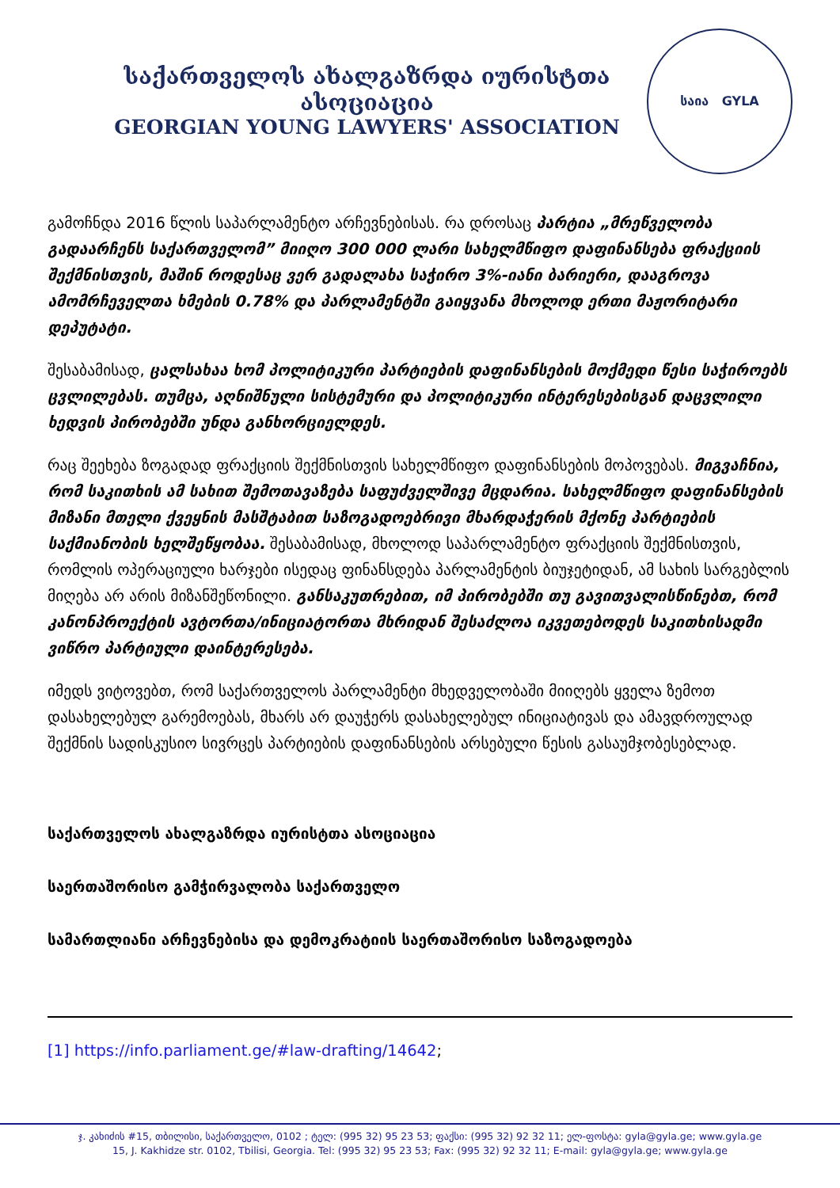საქართველოს ახალგაზრდა იურისტთა ასოციაცია
GEORGIAN YOUNG LAWYERS' ASSOCIATION
საია GYLA
გამოჩნდა 2016 წლის საპარლამენტო არჩევნებისას. რა დროსაც პარტია „მრეწველობა გადაარჩენს საქართველომ” მიიღო 300 000 ლარი სახელმწიფო დაფინანსება ფრაქციის შექმნისთვის, მაშინ როდესაც ვერ გადალახა საჭირო 3%-იანი ბარიერი, დააგროვა ამომრჩეველთა ხმების 0.78% და პარლამენტში გაიყვანა მხოლოდ ერთი მაჟორიტარი დეპუტატი.
შესაბამისად, ცალსახაა ხომ პოლიტიკური პარტიების დაფინანსების მოქმედი წესი საჭიროებს ცვლილებას. თუმცა, აღნიშნული სისტემური და პოლიტიკური ინტერესებისგან დაცვლილი ხედვის პირობებში უნდა განხორციელდეს.
რაც შეეხება ზოგადად ფრაქციის შექმნისთვის სახელმწიფო დაფინანსების მოპოვებას. მიგვაჩნია, რომ საკითხის ამ სახით შემოთავაზება საფუძველშივე მცდარია. სახელმწიფო დაფინანსების მიზანი მთელი ქვეყნის მასშტაბით საზოგადოებრივი მხარდაჭერის მქონე პარტიების საქმიანობის ხელშეწყობაა. შესაბამისად, მხოლოდ საპარლამენტო ფრაქციის შექმნისთვის, რომლის ოპერაციული ხარჯები ისედაც ფინანსდება პარლამენტის ბიუჯეტიდან, ამ სახის სარგებლის მიღება არ არის მიზანშეწონილი. განსაკუთრებით, იმ პირობებში თუ გავითვალისწინებთ, რომ კანონპროექტის ავტორთა/ინიციატორთა მხრიდან შესაძლოა იკვეთებოდეს საკითხისადმი ვიწრო პარტიული დაინტერესება.
იმედს ვიტოვებთ, რომ საქართველოს პარლამენტი მხედველობაში მიიღებს ყველა ზემოთ დასახელებულ გარემოებას, მხარს არ დაუჭერს დასახელებულ ინიციატივას და ამავდროულად შექმნის სადისკუსიო სივრცეს პარტიების დაფინანსების არსებული წესის გასაუმჯობესებლად.
საქართველოს ახალგაზრდა იურისტთა ასოციაცია
საერთაშორისო გამჭირვალობა საქართველო
სამართლიანი არჩევნებისა და დემოკრატიის საერთაშორისო საზოგადოება
[1] https://info.parliament.ge/#law-drafting/14642;
ჯ. კახიძის #15, თბილისი, საქართველო, 0102 ; ტელ: (995 32) 95 23 53; ფაქსი: (995 32) 92 32 11; ელ-ფოსტა: gyla@gyla.ge; www.gyla.ge
15, J. Kakhidze str. 0102, Tbilisi, Georgia. Tel: (995 32) 95 23 53; Fax: (995 32) 92 32 11; E-mail: gyla@gyla.ge; www.gyla.ge